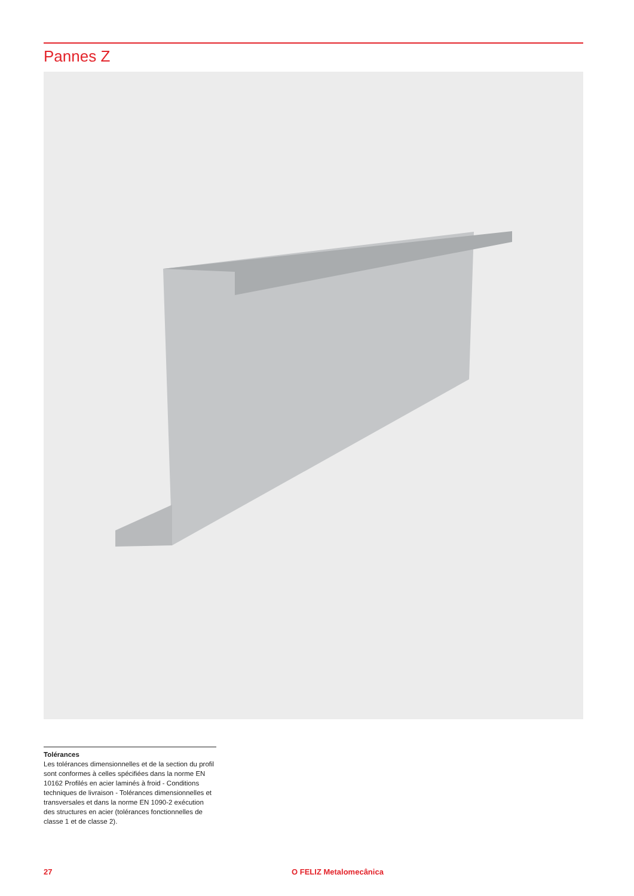Pannes Z
Tolérances
Les tolérances dimensionnelles et de la section du profil sont conformes à celles spécifiées dans la norme EN 10162 Profilés en acier laminés à froid - Conditions techniques de livraison - Tolérances dimensionnelles et transversales et dans la norme EN 1090-2 exécution des structures en acier (tolérances fonctionnelles de classe 1 et de classe 2).
27 O FELIZ Metalomecânica